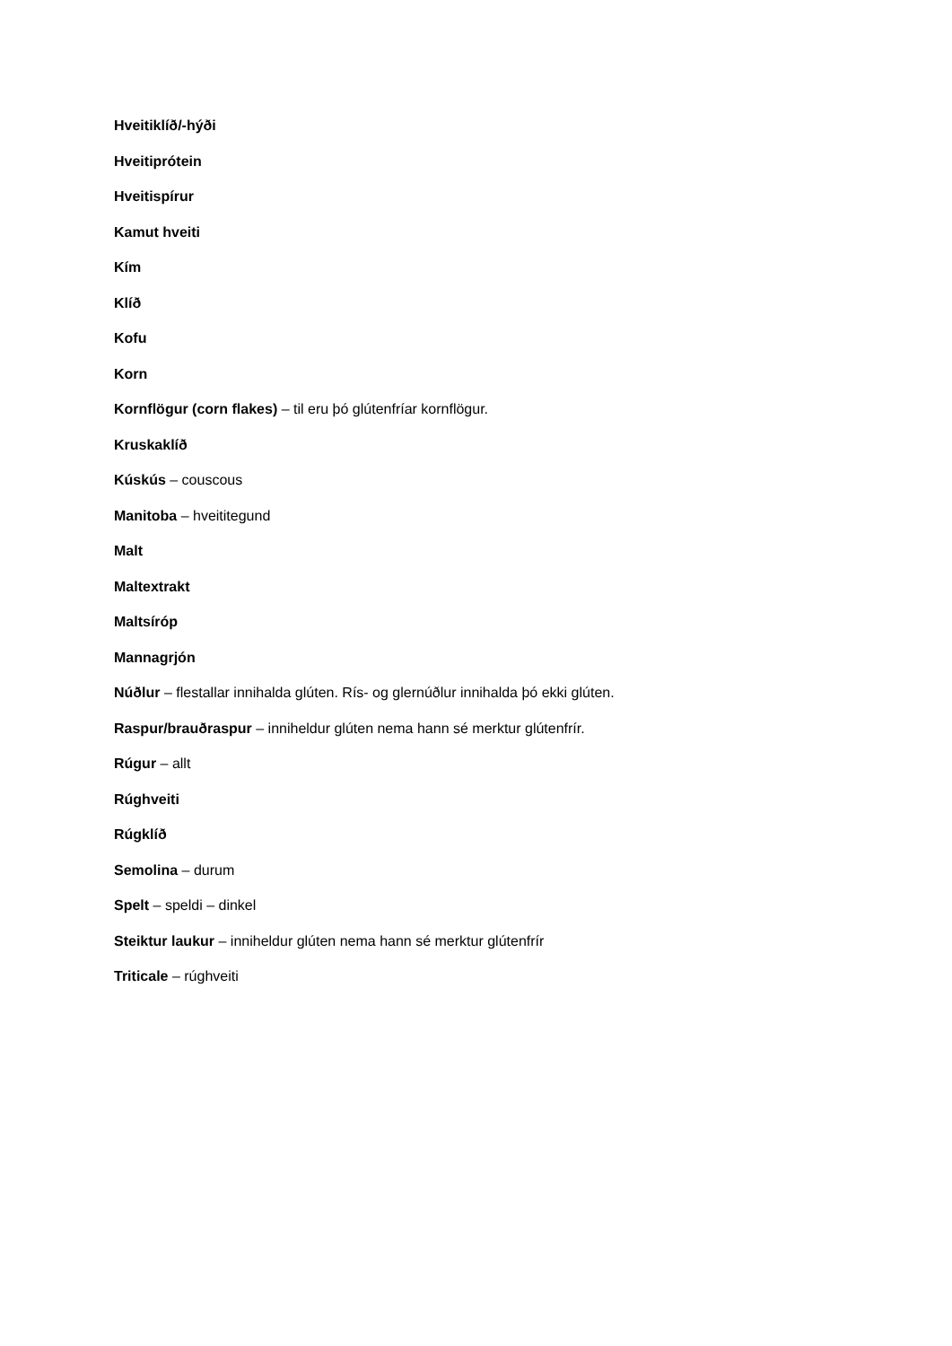Hveitiklíð/-hýði
Hveitiprótein
Hveitispírur
Kamut hveiti
Kím
Klíð
Kofu
Korn
Kornflögur (corn flakes) – til eru þó glútenfríar kornflögur.
Kruskaklíð
Kúskús – couscous
Manitoba – hveititegund
Malt
Maltextrakt
Maltsíróp
Mannagrjón
Núðlur – flestallar innihalda glúten. Rís- og glernúðlur innihalda þó ekki glúten.
Raspur/brauðraspur – inniheldur glúten nema hann sé merktur glútenfrír.
Rúgur – allt
Rúghveiti
Rúgklíð
Semolina – durum
Spelt – speldi – dinkel
Steiktur laukur – inniheldur glúten nema hann sé merktur glútenfrír
Triticale – rúghveiti